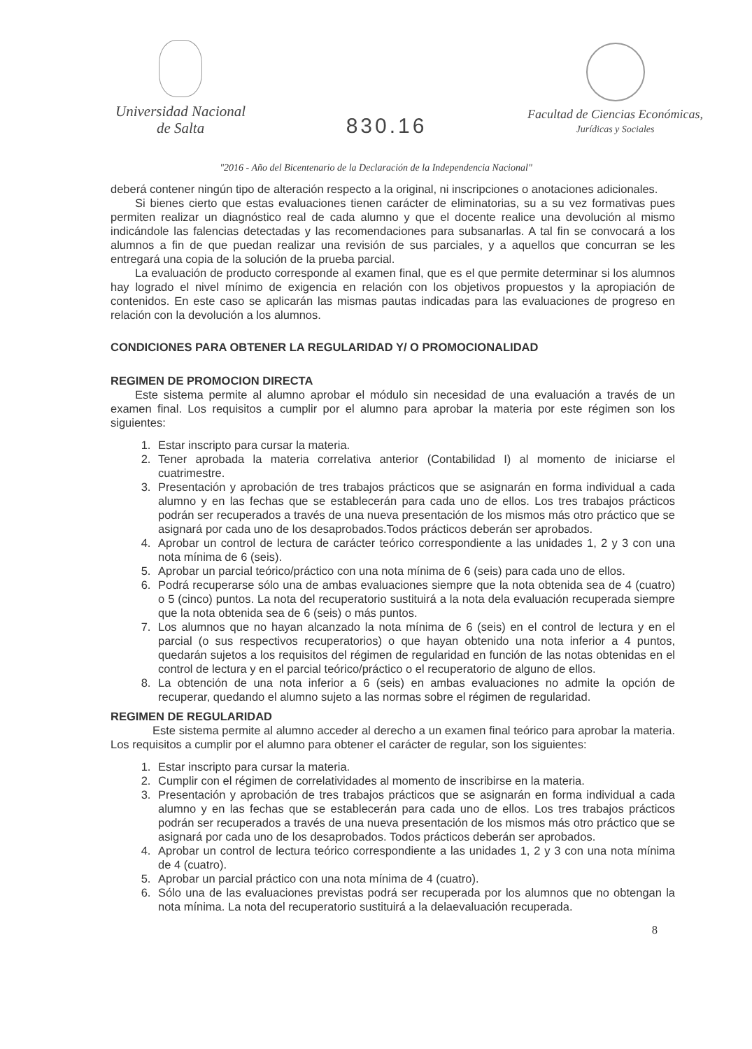Universidad Nacional
de Salta
830.16
Facultad de Ciencias Económicas,
Jurídicas y Sociales
"2016 - Año del Bicentenario de la Declaración de la Independencia Nacional"
deberá contener ningún tipo de alteración respecto a la original, ni inscripciones o anotaciones adicionales.
Si bienes cierto que estas evaluaciones tienen carácter de eliminatorias, su a su vez formativas pues permiten realizar un diagnóstico real de cada alumno y que el docente realice una devolución al mismo indicándole las falencias detectadas y las recomendaciones para subsanarlas. A tal fin se convocará a los alumnos a fin de que puedan realizar una revisión de sus parciales, y a aquellos que concurran se les entregará una copia de la solución de la prueba parcial.
La evaluación de producto corresponde al examen final, que es el que permite determinar si los alumnos hay logrado el nivel mínimo de exigencia en relación con los objetivos propuestos y la apropiación de contenidos. En este caso se aplicarán las mismas pautas indicadas para las evaluaciones de progreso en relación con la devolución a los alumnos.
CONDICIONES PARA OBTENER LA REGULARIDAD Y/ O PROMOCIONALIDAD
REGIMEN DE PROMOCION DIRECTA
Este sistema permite al alumno aprobar el módulo sin necesidad de una evaluación a través de un examen final. Los requisitos a cumplir por el alumno para aprobar la materia por este régimen son los siguientes:
1. Estar inscripto para cursar la materia.
2. Tener aprobada la materia correlativa anterior (Contabilidad I) al momento de iniciarse el cuatrimestre.
3. Presentación y aprobación de tres trabajos prácticos que se asignarán en forma individual a cada alumno y en las fechas que se establecerán para cada uno de ellos. Los tres trabajos prácticos podrán ser recuperados a través de una nueva presentación de los mismos más otro práctico que se asignará por cada uno de los desaprobados.Todos prácticos deberán ser aprobados.
4. Aprobar un control de lectura de carácter teórico correspondiente a las unidades 1, 2 y 3 con una nota mínima de 6 (seis).
5. Aprobar un parcial teórico/práctico con una nota mínima de 6 (seis) para cada uno de ellos.
6. Podrá recuperarse sólo una de ambas evaluaciones siempre que la nota obtenida sea de 4 (cuatro) o 5 (cinco) puntos. La nota del recuperatorio sustituirá a la nota dela evaluación recuperada siempre que la nota obtenida sea de 6 (seis) o más puntos.
7. Los alumnos que no hayan alcanzado la nota mínima de 6 (seis) en el control de lectura y en el parcial (o sus respectivos recuperatorios) o que hayan obtenido una nota inferior a 4 puntos, quedarán sujetos a los requisitos del régimen de regularidad en función de las notas obtenidas en el control de lectura y en el parcial teórico/práctico o el recuperatorio de alguno de ellos.
8. La obtención de una nota inferior a 6 (seis) en ambas evaluaciones no admite la opción de recuperar, quedando el alumno sujeto a las normas sobre el régimen de regularidad.
REGIMEN DE REGULARIDAD
Este sistema permite al alumno acceder al derecho a un examen final teórico para aprobar la materia. Los requisitos a cumplir por el alumno para obtener el carácter de regular, son los siguientes:
1. Estar inscripto para cursar la materia.
2. Cumplir con el régimen de correlatividades al momento de inscribirse en la materia.
3. Presentación y aprobación de tres trabajos prácticos que se asignarán en forma individual a cada alumno y en las fechas que se establecerán para cada uno de ellos. Los tres trabajos prácticos podrán ser recuperados a través de una nueva presentación de los mismos más otro práctico que se asignará por cada uno de los desaprobados. Todos prácticos deberán ser aprobados.
4. Aprobar un control de lectura teórico correspondiente a las unidades 1, 2 y 3 con una nota mínima de 4 (cuatro).
5. Aprobar un parcial práctico con una nota mínima de 4 (cuatro).
6. Sólo una de las evaluaciones previstas podrá ser recuperada por los alumnos que no obtengan la nota mínima. La nota del recuperatorio sustituirá a la delaevaluación recuperada.
8